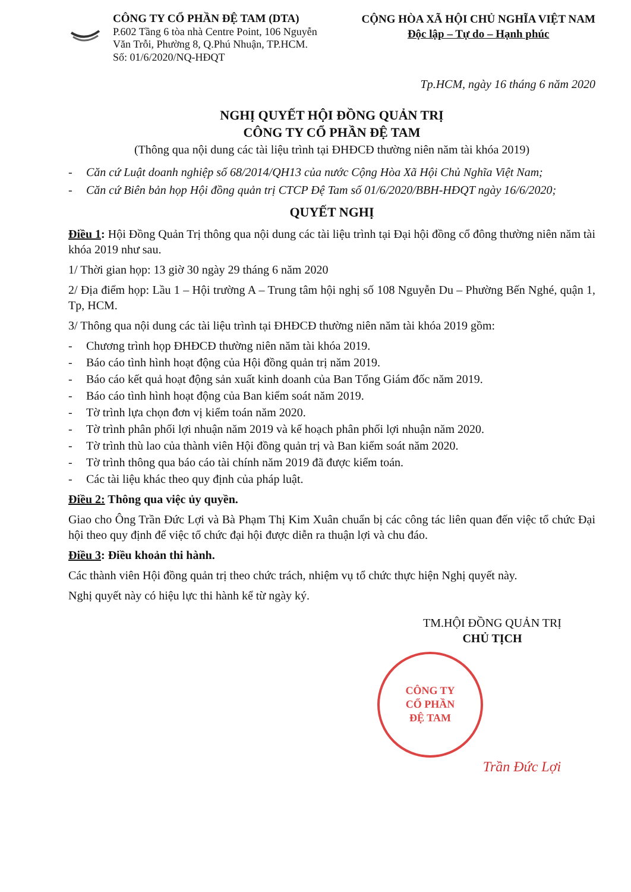CÔNG TY CỔ PHẦN ĐỆ TAM (DTA)
P.602 Tầng 6 tòa nhà Centre Point, 106 Nguyễn
Văn Trỗi, Phường 8, Q.Phú Nhuận, TP.HCM.
Số: 01/6/2020/NQ-HĐQT
CỘNG HÒA XÃ HỘI CHỦ NGHĨA VIỆT NAM
Độc lập – Tự do – Hạnh phúc
Tp.HCM, ngày 16 tháng 6 năm 2020
NGHỊ QUYẾT HỘI ĐỒNG QUẢN TRỊ
CÔNG TY CỔ PHẦN ĐỆ TAM
(Thông qua nội dung các tài liệu trình tại ĐHĐCĐ thường niên năm tài khóa 2019)
- Căn cứ Luật doanh nghiệp số 68/2014/QH13 của nước Cộng Hòa Xã Hội Chủ Nghĩa Việt Nam;
- Căn cứ Biên bản họp Hội đồng quản trị CTCP Đệ Tam số 01/6/2020/BBH-HĐQT ngày 16/6/2020;
QUYẾT NGHỊ
Điều 1: Hội Đồng Quản Trị thông qua nội dung các tài liệu trình tại Đại hội đồng cổ đông thường niên năm tài khóa 2019 như sau.
1/ Thời gian họp: 13 giờ 30 ngày 29 tháng 6 năm 2020
2/ Địa điểm họp: Lầu 1 – Hội trường A – Trung tâm hội nghị số 108 Nguyễn Du – Phường Bến Nghé, quận 1, Tp, HCM.
3/ Thông qua nội dung các tài liệu trình tại ĐHĐCĐ thường niên năm tài khóa 2019 gồm:
- Chương trình họp ĐHĐCĐ thường niên năm tài khóa 2019.
- Báo cáo tình hình hoạt động của Hội đồng quản trị năm 2019.
- Báo cáo kết quả hoạt động sản xuất kinh doanh của Ban Tổng Giám đốc năm 2019.
- Báo cáo tình hình hoạt động của Ban kiểm soát năm 2019.
- Tờ trình lựa chọn đơn vị kiểm toán năm 2020.
- Tờ trình phân phối lợi nhuận năm 2019 và kế hoạch phân phối lợi nhuận năm 2020.
- Tờ trình thù lao của thành viên Hội đồng quản trị và Ban kiểm soát năm 2020.
- Tờ trình thông qua báo cáo tài chính năm 2019 đã được kiểm toán.
- Các tài liệu khác theo quy định của pháp luật.
Điều 2: Thông qua việc ủy quyền.
Giao cho Ông Trần Đức Lợi và Bà Phạm Thị Kim Xuân chuẩn bị các công tác liên quan đến việc tổ chức Đại hội theo quy định để việc tổ chức đại hội được diễn ra thuận lợi và chu đáo.
Điều 3: Điều khoản thi hành.
Các thành viên Hội đồng quản trị theo chức trách, nhiệm vụ tổ chức thực hiện Nghị quyết này.
Nghị quyết này có hiệu lực thi hành kể từ ngày ký.
TM.HỘI ĐỒNG QUẢN TRỊ
CHỦ TỊCH
CÔNG TY
CỔ PHẦN
ĐỆ TAM
Trần Đức Lợi